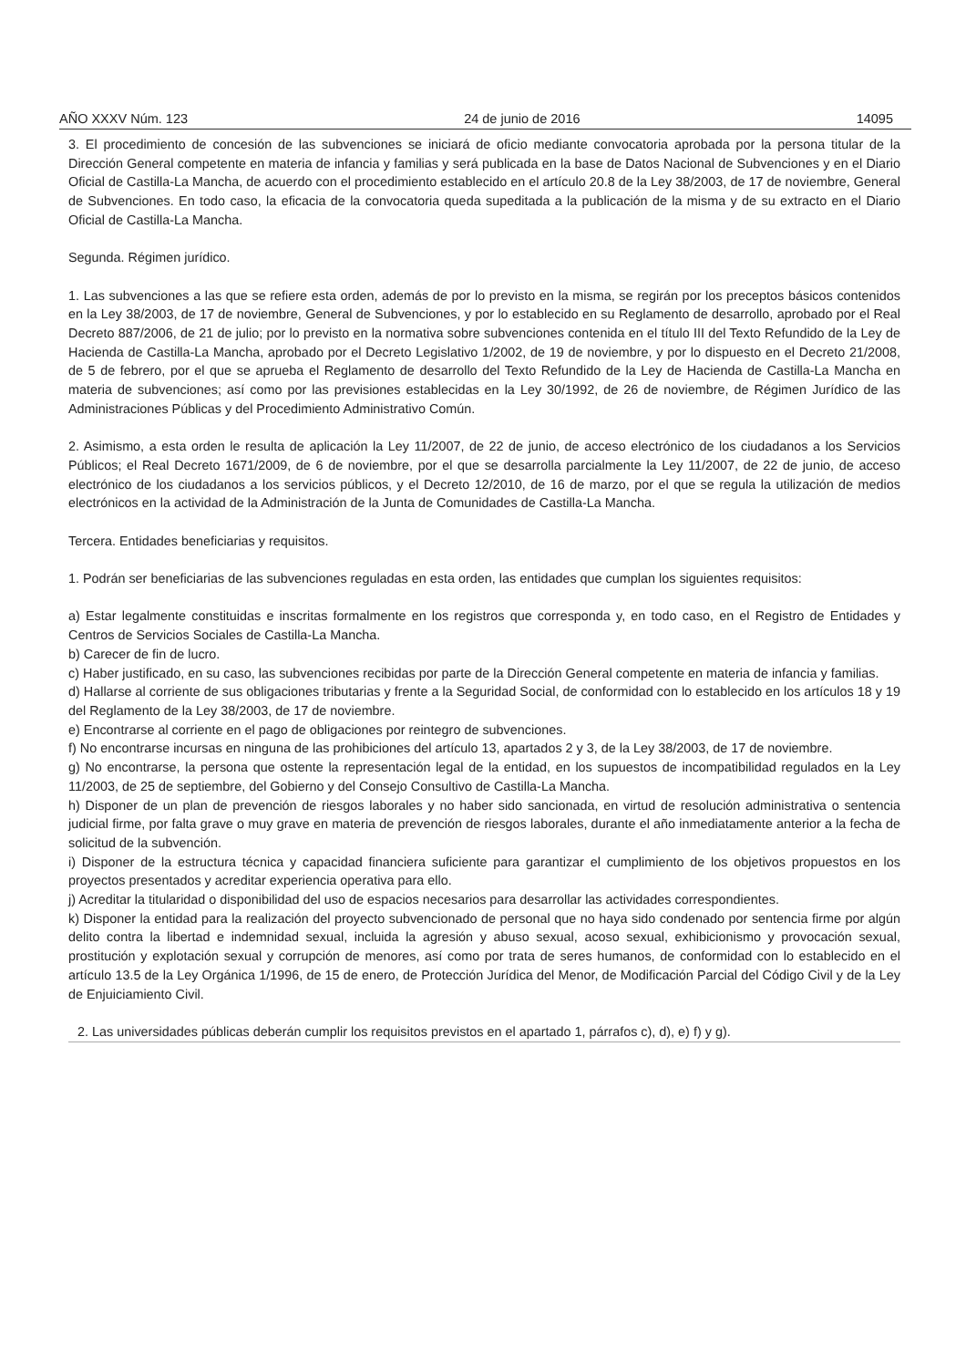AÑO XXXV Núm. 123 24 de junio de 2016 14095
3. El procedimiento de concesión de las subvenciones se iniciará de oficio mediante convocatoria aprobada por la persona titular de la Dirección General competente en materia de infancia y familias y será publicada en la base de Datos Nacional de Subvenciones y en el Diario Oficial de Castilla-La Mancha, de acuerdo con el procedimiento establecido en el artículo 20.8 de la Ley 38/2003, de 17 de noviembre, General de Subvenciones. En todo caso, la eficacia de la convocatoria queda supeditada a la publicación de la misma y de su extracto en el Diario Oficial de Castilla-La Mancha.
Segunda. Régimen jurídico.
1. Las subvenciones a las que se refiere esta orden, además de por lo previsto en la misma, se regirán por los preceptos básicos contenidos en la Ley 38/2003, de 17 de noviembre, General de Subvenciones, y por lo establecido en su Reglamento de desarrollo, aprobado por el Real Decreto 887/2006, de 21 de julio; por lo previsto en la normativa sobre subvenciones contenida en el título III del Texto Refundido de la Ley de Hacienda de Castilla-La Mancha, aprobado por el Decreto Legislativo 1/2002, de 19 de noviembre, y por lo dispuesto en el Decreto 21/2008, de 5 de febrero, por el que se aprueba el Reglamento de desarrollo del Texto Refundido de la Ley de Hacienda de Castilla-La Mancha en materia de subvenciones; así como por las previsiones establecidas en la Ley 30/1992, de 26 de noviembre, de Régimen Jurídico de las Administraciones Públicas y del Procedimiento Administrativo Común.
2. Asimismo, a esta orden le resulta de aplicación la Ley 11/2007, de 22 de junio, de acceso electrónico de los ciudadanos a los Servicios Públicos; el Real Decreto 1671/2009, de 6 de noviembre, por el que se desarrolla parcialmente la Ley 11/2007, de 22 de junio, de acceso electrónico de los ciudadanos a los servicios públicos, y el Decreto 12/2010, de 16 de marzo, por el que se regula la utilización de medios electrónicos en la actividad de la Administración de la Junta de Comunidades de Castilla-La Mancha.
Tercera. Entidades beneficiarias y requisitos.
1. Podrán ser beneficiarias de las subvenciones reguladas en esta orden, las entidades que cumplan los siguientes requisitos:
a) Estar legalmente constituidas e inscritas formalmente en los registros que corresponda y, en todo caso, en el Registro de Entidades y Centros de Servicios Sociales de Castilla-La Mancha.
b) Carecer de fin de lucro.
c) Haber justificado, en su caso, las subvenciones recibidas por parte de la Dirección General competente en materia de infancia y familias.
d) Hallarse al corriente de sus obligaciones tributarias y frente a la Seguridad Social, de conformidad con lo establecido en los artículos 18 y 19 del Reglamento de la Ley 38/2003, de 17 de noviembre.
e) Encontrarse al corriente en el pago de obligaciones por reintegro de subvenciones.
f) No encontrarse incursas en ninguna de las prohibiciones del artículo 13, apartados 2 y 3, de la Ley 38/2003, de 17 de noviembre.
g) No encontrarse, la persona que ostente la representación legal de la entidad, en los supuestos de incompatibilidad regulados en la Ley 11/2003, de 25 de septiembre, del Gobierno y del Consejo Consultivo de Castilla-La Mancha.
h) Disponer de un plan de prevención de riesgos laborales y no haber sido sancionada, en virtud de resolución administrativa o sentencia judicial firme, por falta grave o muy grave en materia de prevención de riesgos laborales, durante el año inmediatamente anterior a la fecha de solicitud de la subvención.
i) Disponer de la estructura técnica y capacidad financiera suficiente para garantizar el cumplimiento de los objetivos propuestos en los proyectos presentados y acreditar experiencia operativa para ello.
j) Acreditar la titularidad o disponibilidad del uso de espacios necesarios para desarrollar las actividades correspondientes.
k) Disponer la entidad para la realización del proyecto subvencionado de personal que no haya sido condenado por sentencia firme por algún delito contra la libertad e indemnidad sexual, incluida la agresión y abuso sexual, acoso sexual, exhibicionismo y provocación sexual, prostitución y explotación sexual y corrupción de menores, así como por trata de seres humanos, de conformidad con lo establecido en el artículo 13.5 de la Ley Orgánica 1/1996, de 15 de enero, de Protección Jurídica del Menor, de Modificación Parcial del Código Civil y de la Ley de Enjuiciamiento Civil.
2. Las universidades públicas deberán cumplir los requisitos previstos en el apartado 1, párrafos c), d), e) f) y g).